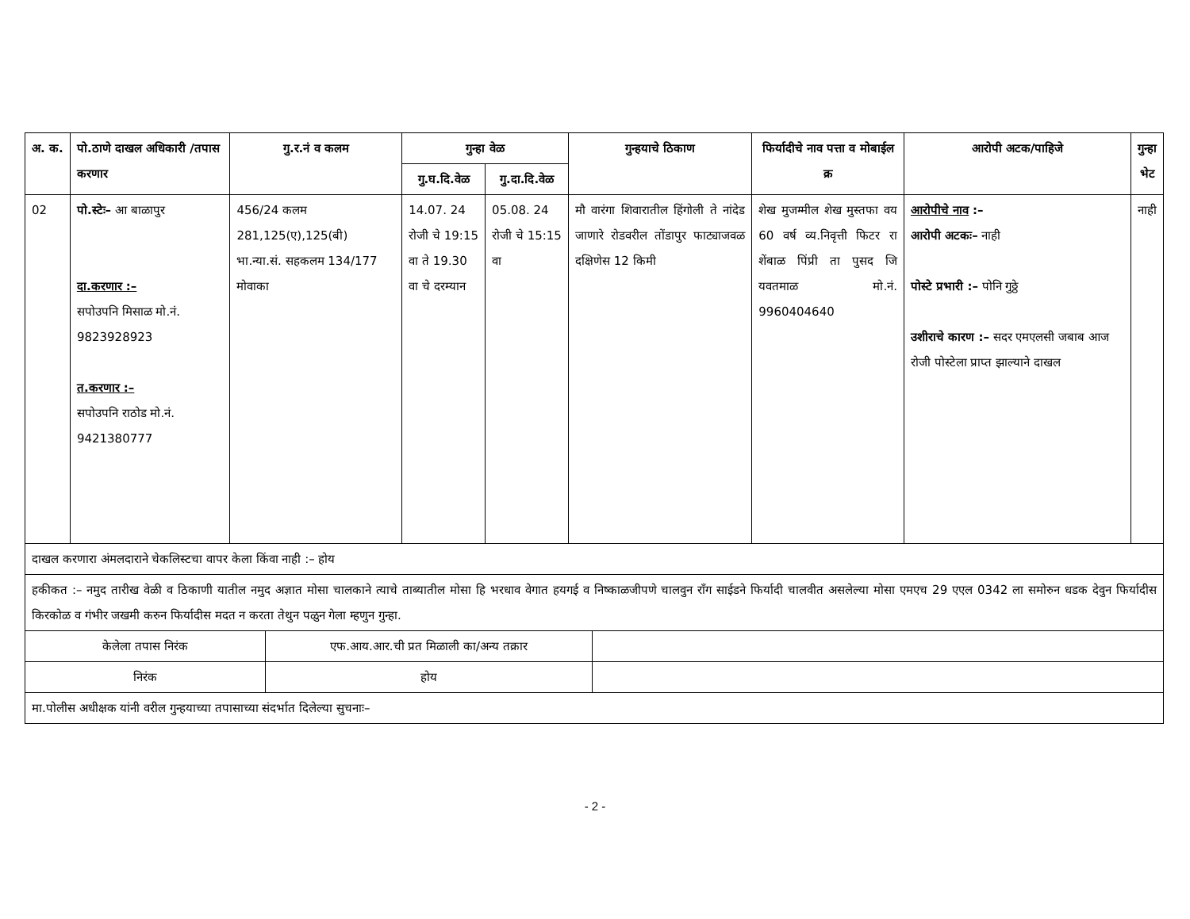| अ. क. | पो.ठाणे दाखल अधिकारी /तपास करणार | गु.र.नं व कलम | गुन्हा वेळ | | गुन्हयाचे ठिकाण | फिर्यादीचे नाव पत्ता व मोबाईल क्र | आरोपी अटक/पाहिजे | गुन्हा भेट |
| --- | --- | --- | --- | --- | --- | --- | --- | --- |
| | | | गु.घ.दि.वेळ | गु.दा.दि.वेळ | | | | |
| 02 | पो.स्टेः– आ बाळापुर दा.करणार :– सपोउपनि मिसाळ मो.नं. 9823928923 त.करणार :– सपोउपनि राठोड मो.नं. 9421380777 | 456/24 कलम 281,125(ए),125(बी) भा.न्या.सं. सहकलम 134/177 मोवाका | 14.07. 24 रोजी चे 19:15 वा ते 19.30 वा चे दरम्यान | 05.08. 24 रोजी चे 15:15 वा | मौ वारंगा शिवारातील हिंगोली ते नांदेड जाणारे रोडवरील तोंडापुर फाट्याजवळ दक्षिणेस 12 किमी | शेख मुजम्मील शेख मुस्तफा वय 60 वर्ष व्य.निवृत्ती फिटर रा शेंबाळ पिंप्री ता पुसद जि यवतमाळ मो.नं. 9960404640 | आरोपीचे नाव :– आरोपी अटकः– नाही पोस्टे प्रभारी :– पोनि गुठ्ठे उशीराचे कारण :– सदर एमएलसी जबाब आज रोजी पोस्टेला प्राप्त झाल्याने दाखल | नाही |
| दाखल करणारा अंमलदाराने चेकलिस्टचा वापर केला किंवा नाही :– होय | | | | | | | | |
| हकीकत :– नमुद तारीख वेळी व ठिकाणी यातील नमुद अज्ञात मोसा चालकाने त्याचे ताब्यातील मोसा हि भरधाव वेगात हयगई व निष्काळजीपणे चालवुन रॉंग साईडने फिर्यादी चालवीत असलेल्या मोसा एमएच 29 एएल 0342 ला समोरुन धडक देवुन फिर्यादीस किरकोळ व गंभीर जखमी करुन फिर्यादीस मदत न करता तेथुन पळुन गेला म्हणुन गुन्हा. | | | | | | | | |
| केलेला तपास निरंक | एफ.आय.आर.ची प्रत मिळाली का/अन्य तक्रार | |
| निरंक | होय | |
| मा.पोलीस अधीक्षक यांनी वरील गुन्हयाच्या तपासाच्या संदर्भात दिलेल्या सुचनाः– | | |
- 2 -